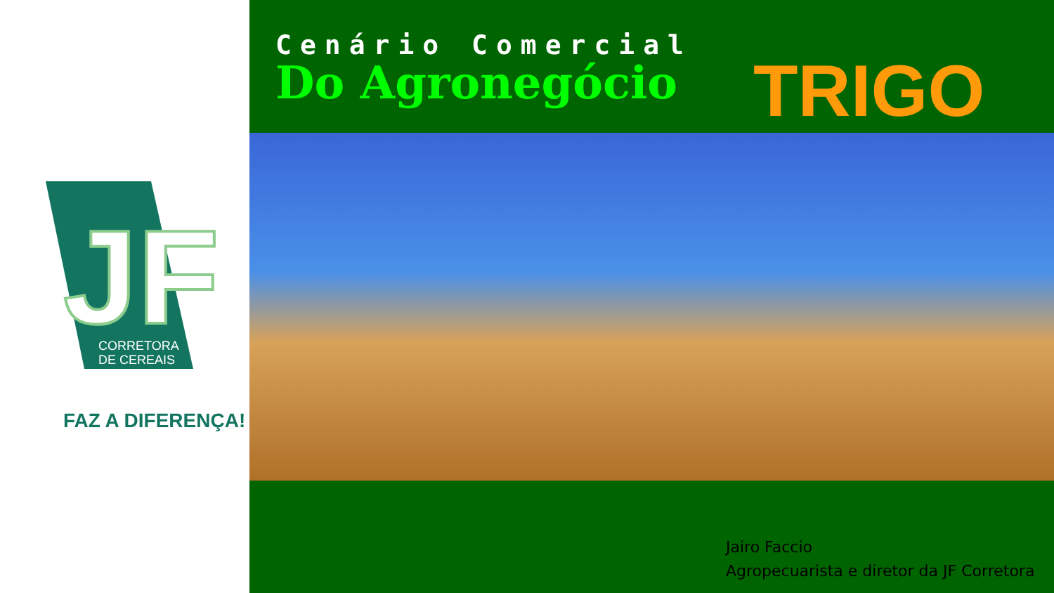JF
CORRETORA
DE CEREAIS
FAZ A DIFERENÇA!
Cenário Comercial
Do Agronegócio
TRIGO
Jairo Faccio
Agropecuarista e diretor da JF Corretora